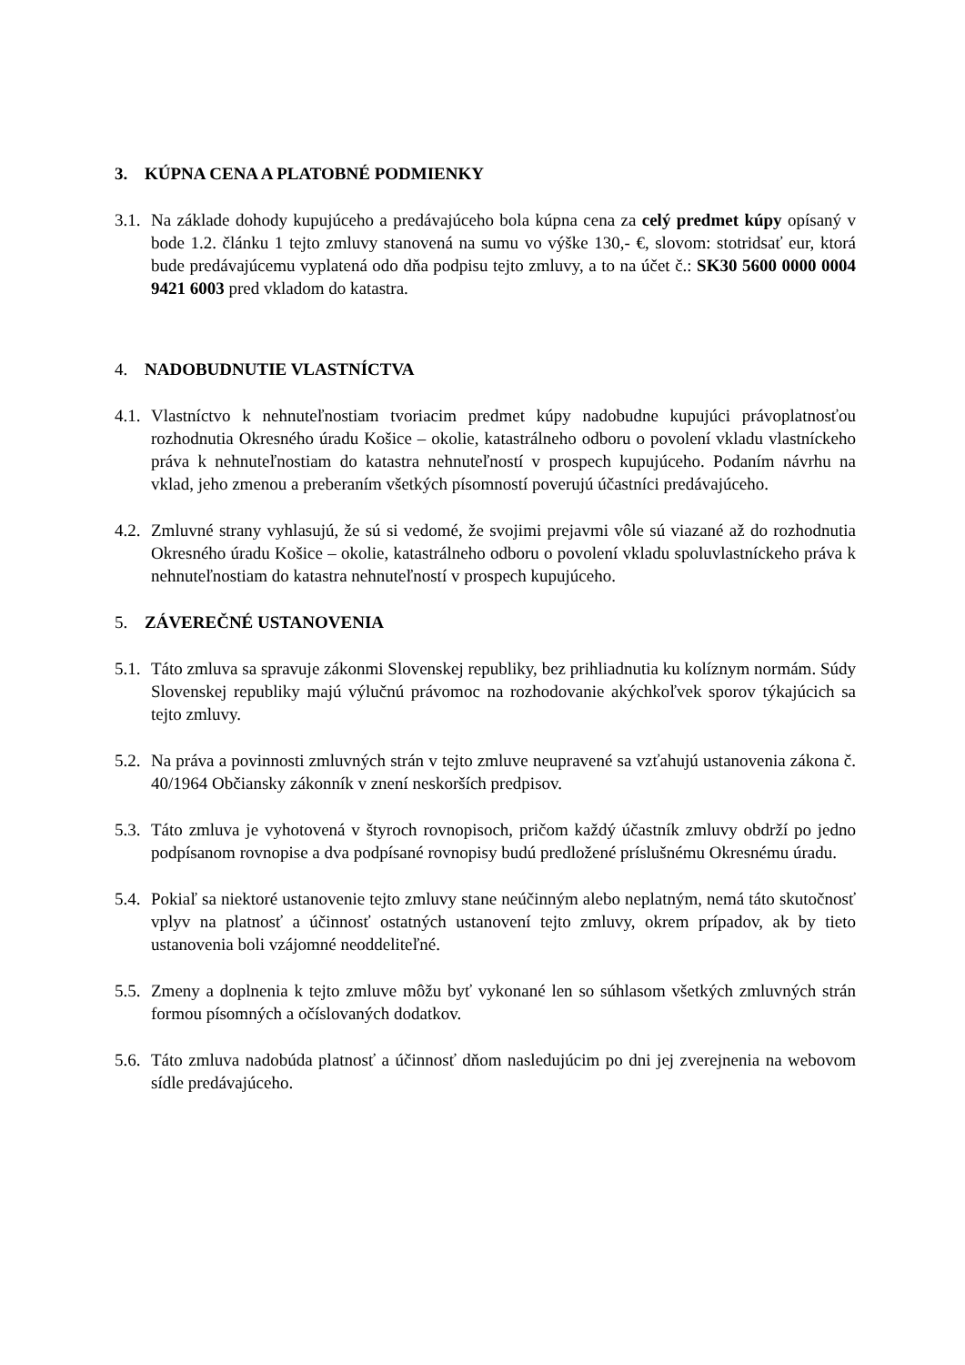3. KÚPNA CENA A PLATOBNÉ PODMIENKY
3.1. Na základe dohody kupujúceho a predávajúceho bola kúpna cena za celý predmet kúpy opísaný v bode 1.2. článku 1 tejto zmluvy stanovená na sumu vo výške 130,- €, slovom: stotridsať eur, ktorá bude predávajúcemu vyplatená odo dňa podpisu tejto zmluvy, a to na účet č.: SK30 5600 0000 0004 9421 6003 pred vkladom do katastra.
4. NADOBUDNUTIE VLASTNÍCTVA
4.1. Vlastníctvo k nehnuteľnostiam tvoriacim predmet kúpy nadobudne kupujúci právoplatnosťou rozhodnutia Okresného úradu Košice – okolie, katastrálneho odboru o povolení vkladu vlastníckeho práva k nehnuteľnostiam do katastra nehnuteľností v prospech kupujúceho. Podaním návrhu na vklad, jeho zmenou a preberaním všetkých písomností poverujú účastníci predávajúceho.
4.2. Zmluvné strany vyhlasujú, že sú si vedomé, že svojimi prejavmi vôle sú viazané až do rozhodnutia Okresného úradu Košice – okolie, katastrálneho odboru o povolení vkladu spoluvlastníckeho práva k nehnuteľnostiam do katastra nehnuteľností v prospech kupujúceho.
5. ZÁVEREČNÉ USTANOVENIA
5.1. Táto zmluva sa spravuje zákonmi Slovenskej republiky, bez prihliadnutia ku kolíznym normám. Súdy Slovenskej republiky majú výlučnú právomoc na rozhodovanie akýchkoľvek sporov týkajúcich sa tejto zmluvy.
5.2. Na práva a povinnosti zmluvných strán v tejto zmluve neupravené sa vzťahujú ustanovenia zákona č. 40/1964 Občiansky zákonník v znení neskorších predpisov.
5.3. Táto zmluva je vyhotovená v štyroch rovnopisoch, pričom každý účastník zmluvy obdrží po jedno podpísanom rovnopise a dva podpísané rovnopisy budú predložené príslušnému Okresnému úradu.
5.4. Pokiaľ sa niektoré ustanovenie tejto zmluvy stane neúčinným alebo neplatným, nemá táto skutočnosť vplyv na platnosť a účinnosť ostatných ustanovení tejto zmluvy, okrem prípadov, ak by tieto ustanovenia boli vzájomné neoddeliteľné.
5.5. Zmeny a doplnenia k tejto zmluve môžu byť vykonané len so súhlasom všetkých zmluvných strán formou písomných a očíslovaných dodatkov.
5.6. Táto zmluva nadobúda platnosť a účinnosť dňom nasledujúcim po dni jej zverejnenia na webovom sídle predávajúceho.